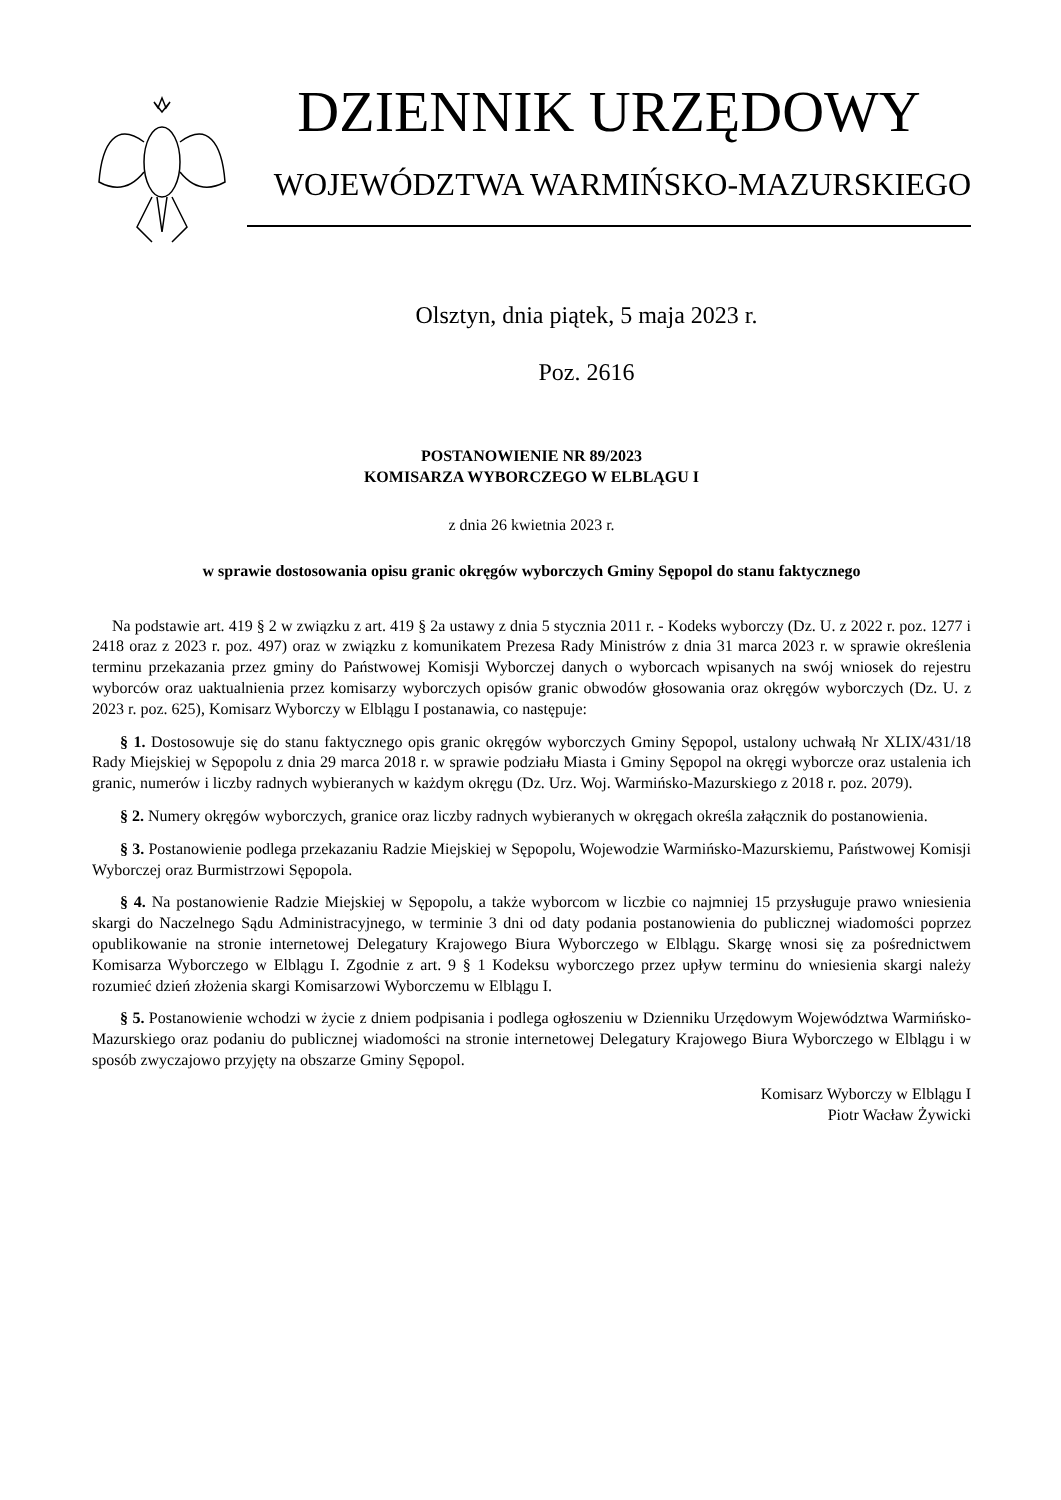DZIENNIK URZĘDOWY
WOJEWÓDZTWA WARMIŃSKO-MAZURSKIEGO
Olsztyn, dnia piątek, 5 maja 2023 r.
Poz. 2616
POSTANOWIENIE NR 89/2023
KOMISARZA WYBORCZEGO W ELBLĄGU I
z dnia 26 kwietnia 2023 r.
w sprawie dostosowania opisu granic okręgów wyborczych Gminy Sępopol do stanu faktycznego
Na podstawie art. 419 § 2 w związku z art. 419 § 2a ustawy z dnia 5 stycznia 2011 r. - Kodeks wyborczy (Dz. U. z 2022 r. poz. 1277 i 2418 oraz z 2023 r. poz. 497) oraz w związku z komunikatem Prezesa Rady Ministrów z dnia 31 marca 2023 r. w sprawie określenia terminu przekazania przez gminy do Państwowej Komisji Wyborczej danych o wyborcach wpisanych na swój wniosek do rejestru wyborców oraz uaktualnienia przez komisarzy wyborczych opisów granic obwodów głosowania oraz okręgów wyborczych (Dz. U. z 2023 r. poz. 625), Komisarz Wyborczy w Elblągu I postanawia, co następuje:
§ 1. Dostosowuje się do stanu faktycznego opis granic okręgów wyborczych Gminy Sępopol, ustalony uchwałą Nr XLIX/431/18 Rady Miejskiej w Sępopolu z dnia 29 marca 2018 r. w sprawie podziału Miasta i Gminy Sępopol na okręgi wyborcze oraz ustalenia ich granic, numerów i liczby radnych wybieranych w każdym okręgu (Dz. Urz. Woj. Warmińsko-Mazurskiego z 2018 r. poz. 2079).
§ 2. Numery okręgów wyborczych, granice oraz liczby radnych wybieranych w okręgach określa załącznik do postanowienia.
§ 3. Postanowienie podlega przekazaniu Radzie Miejskiej w Sępopolu, Wojewodzie Warmińsko-Mazurskiemu, Państwowej Komisji Wyborczej oraz Burmistrzowi Sępopola.
§ 4. Na postanowienie Radzie Miejskiej w Sępopolu, a także wyborcom w liczbie co najmniej 15 przysługuje prawo wniesienia skargi do Naczelnego Sądu Administracyjnego, w terminie 3 dni od daty podania postanowienia do publicznej wiadomości poprzez opublikowanie na stronie internetowej Delegatury Krajowego Biura Wyborczego w Elblągu. Skargę wnosi się za pośrednictwem Komisarza Wyborczego w Elblągu I. Zgodnie z art. 9 § 1 Kodeksu wyborczego przez upływ terminu do wniesienia skargi należy rozumieć dzień złożenia skargi Komisarzowi Wyborczemu w Elblągu I.
§ 5. Postanowienie wchodzi w życie z dniem podpisania i podlega ogłoszeniu w Dzienniku Urzędowym Województwa Warmińsko-Mazurskiego oraz podaniu do publicznej wiadomości na stronie internetowej Delegatury Krajowego Biura Wyborczego w Elblągu i w sposób zwyczajowo przyjęty na obszarze Gminy Sępopol.
Komisarz Wyborczy w Elblągu I
Piotr Wacław Żywicki